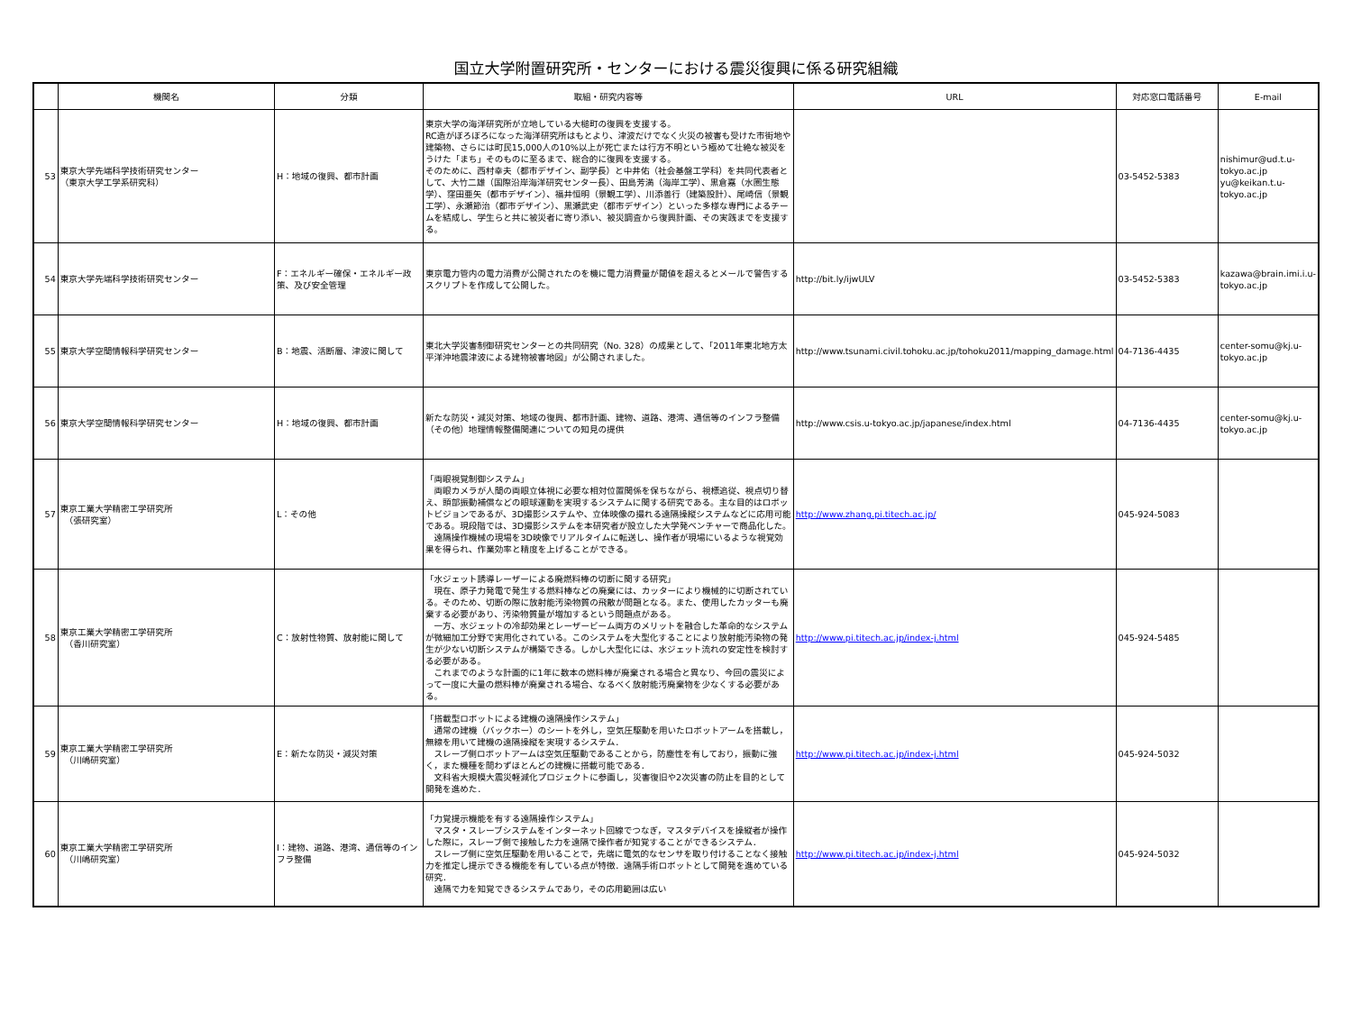国立大学附置研究所・センターにおける震災復興に係る研究組織
| | 機関名 | 分類 | 取組・研究内容等 | URL | 対応窓口電話番号 | E-mail |
| --- | --- | --- | --- | --- | --- | --- |
| 53 | 東京大学先端科学技術研究センター （東京大学工学系研究科） | H：地域の復興、都市計画 | 東京大学の海洋研究所が立地している大槌町の復興を支援する。 RC造がぼろぼろになった海洋研究所はもとより、津波だけでなく火災の被害も受けた市街地や建築物、さらには町民15,000人の10%以上が死亡または行方不明という極めて壮絶な被災をうけた「まち」そのものに至るまで、総合的に復興を支援する。 そのために、西村幸夫（都市デザイン、副学長）と中井佑（社会基盤工学科）を共同代表者として、大竹二雄（国際沿岸海洋研究センター長）、田島芳満（海岸工学）、黒倉嘉（水圏生態学）、窪田亜矢（都市デザイン）、福井恒明（景観工学）、川添善行（建築設計）、尾崎信（景観工学）、永瀬節治（都市デザイン）、黒瀬武史（都市デザイン）といった多様な専門によるチームを結成し、学生らと共に被災者に寄り添い、被災調査から復興計画、その実践までを支援する。 | | 03-5452-5383 | nishimur@ud.t.u-tokyo.ac.jp yu@keikan.t.u-tokyo.ac.jp |
| 54 | 東京大学先端科学技術研究センター | F：エネルギー確保・エネルギー政策、及び安全管理 | 東京電力管内の電力消費が公開されたのを機に電力消費量が閾値を超えるとメールで警告するスクリプトを作成して公開した。 | http://bit.ly/ijwULV | 03-5452-5383 | kazawa@brain.imi.i.u-tokyo.ac.jp |
| 55 | 東京大学空間情報科学研究センター | B：地震、活断層、津波に関して | 東北大学災害制御研究センターとの共同研究（No. 328）の成果として、「2011年東北地方太平洋沖地震津波による建物被害地図」が公開されました。 | http://www.tsunami.civil.tohoku.ac.jp/tohoku2011/mapping_damage.html | 04-7136-4435 | center-somu@kj.u-tokyo.ac.jp |
| 56 | 東京大学空間情報科学研究センター | H：地域の復興、都市計画 | 新たな防災・減災対策、地域の復興、都市計画、建物、道路、港湾、通信等のインフラ整備（その他）地理情報整備関連についての知見の提供 | http://www.csis.u-tokyo.ac.jp/japanese/index.html | 04-7136-4435 | center-somu@kj.u-tokyo.ac.jp |
| 57 | 東京工業大学精密工学研究所 （張研究室） | L：その他 | 「両眼視覚制御システム」 両眼カメラが人間の両眼立体視に必要な相対位置関係を保ちながら、視標追従、視点切り替え、頭部振動補償などの眼球運動を実現するシステムに関する研究である。主な目的はロボットビジョンであるが、3D撮影システムや、立体映像の撮れる遠隔操縦システムなどに応用可能である。現段階では、3D撮影システムを本研究者が設立した大学発ベンチャーで商品化した。 遠隔操作機械の現場を3D映像でリアルタイムに転送し、操作者が現場にいるような視覚効果を得られ、作業効率と精度を上げることができる。 | http://www.zhang.pi.titech.ac.jp/ | 045-924-5083 | |
| 58 | 東京工業大学精密工学研究所 （香川研究室） | C：放射性物質、放射能に関して | 「水ジェット誘導レーザーによる廃燃料棒の切断に関する研究」 現在、原子力発電で発生する燃料棒などの廃棄には、カッターにより機械的に切断されている。そのため、切断の際に放射能汚染物質の飛散が問題となる。また、使用したカッターも廃棄する必要があり、汚染物質量が増加するという問題点がある。 一方、水ジェットの冷却効果とレーザービーム両方のメリットを融合した革命的なシステムが微細加工分野で実用化されている。このシステムを大型化することにより放射能汚染物の発生が少ない切断システムが構築できる。しかし大型化には、水ジェット流れの安定性を検討する必要がある。 これまでのような計画的に1年に数本の燃料棒が廃棄される場合と異なり、今回の震災によって一度に大量の燃料棒が廃棄される場合、なるべく放射能汚廃棄物を少なくする必要がある。 | http://www.pi.titech.ac.jp/index-j.html | 045-924-5485 | |
| 59 | 東京工業大学精密工学研究所 （川嶋研究室） | E：新たな防災・減災対策 | 「搭載型ロボットによる建機の遠隔操作システム」 通常の建機（バックホー）のシートを外し，空気圧駆動を用いたロボットアームを搭載し，無線を用いて建機の遠隔操縦を実現するシステム． スレーブ側ロボットアームは空気圧駆動であることから，防塵性を有しており，振動に強く，また機種を問わずほとんどの建機に搭載可能である． 文科省大規模大震災軽減化プロジェクトに参画し，災害復旧や2次災害の防止を目的として開発を進めた． | http://www.pi.titech.ac.jp/index-j.html | 045-924-5032 | |
| 60 | 東京工業大学精密工学研究所 （川嶋研究室） | I：建物、道路、港湾、通信等のインフラ整備 | 「力覚提示機能を有する遠隔操作システム」 マスタ・スレーブシステムをインターネット回線でつなぎ，マスタデバイスを操縦者が操作した際に，スレーブ側で接触した力を遠隔で操作者が知覚することができるシステム． スレーブ側に空気圧駆動を用いることで，先端に電気的なセンサを取り付けることなく接触力を推定し提示できる機能を有している点が特徴．遠隔手術ロボットとして開発を進めている研究． 遠隔で力を知覚できるシステムであり，その応用範囲は広い | http://www.pi.titech.ac.jp/index-j.html | 045-924-5032 | |